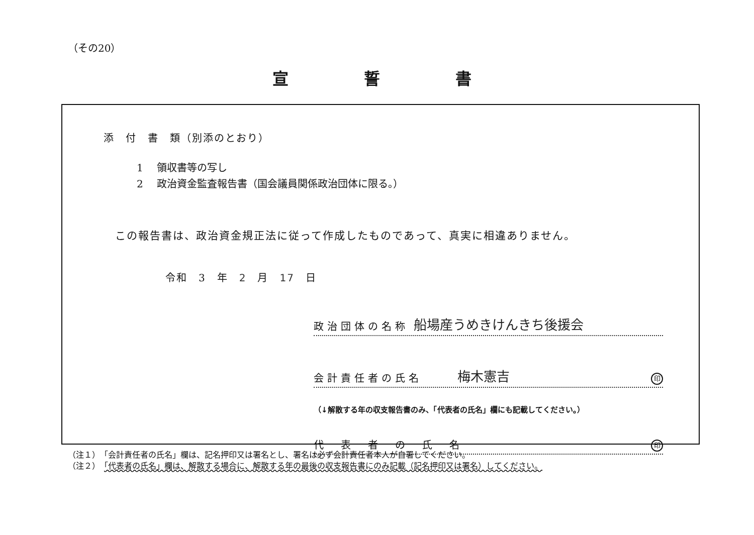（その20）
宣誓書
添　付　書　類（別添のとおり）
1 領収書等の写し
2 政治資金監査報告書（国会議員関係政治団体に限る。）
この報告書は、政治資金規正法に従って作成したものであって、真実に相違ありません。
令和　3　年　2　月　17　日
政治団体の名称 船場産うめきけんきち後援会
会計責任者の氏名 梅木憲吉 印
（↓解散する年の収支報告書のみ、「代表者の氏名」欄にも記載してください。）
代　表　者　の　氏　名 印
（注１）　「会計責任者の氏名」欄は、記名押印又は署名とし、署名は必ず会計責任者本人が自署してください。
（注２）　「代表者の氏名」欄は、解散する場合に、解散する年の最後の収支報告書にのみ記載（記名押印又は署名）してください。